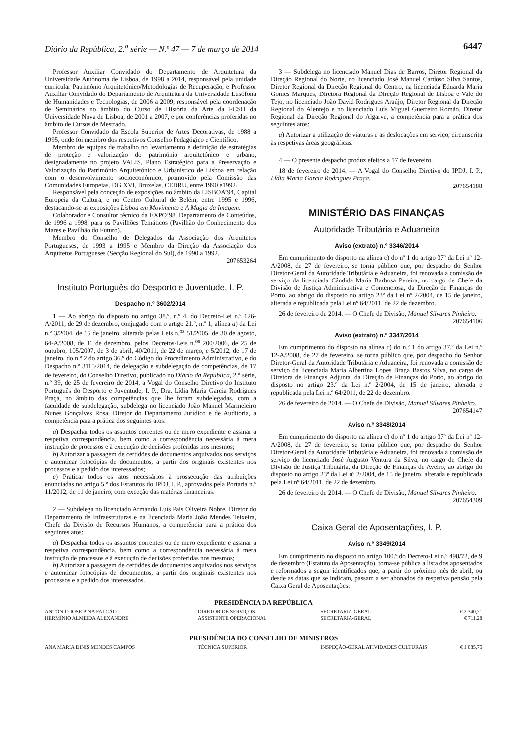Diário da República, 2.<sup>a</sup> série — N.º 47 — 7 de março de 2014 6447
Professor Auxiliar Convidado do Departamento de Arquitetura da Universidade Autónoma de Lisboa, de 1998 a 2014, responsável pela unidade curricular Património Arquitetónico/Metodologias de Recuperação, e Professor Auxiliar Convidado do Departamento de Arquitetura da Universidade Lusófona de Humanidades e Tecnologias, de 2006 a 2009; responsável pela coordenação de Seminários no âmbito do Curso de História da Arte da FCSH da Universidade Nova de Lisboa, de 2001 a 2007, e por conferências proferidas no âmbito de Cursos de Mestrado.
Professor Convidado da Escola Superior de Artes Decorativas, de 1988 a 1995, onde foi membro dos respetivos Conselho Pedagógico e Científico.
Membro de equipas de trabalho no levantamento e definição de estratégias de proteção e valorização do património arquitetónico e urbano, designadamente no projeto VALIS, Plano Estratégico para a Preservação e Valorização do Património Arquitetónico e Urbanístico de Lisboa em relação com o desenvolvimento socioeconómico, promovido pela Comissão das Comunidades Europeias, DG XVI, Bruxelas, CEDRU, entre 1990 e1992.
Responsável pela conceção de exposições no âmbito da LISBOA’94, Capital Europeia da Cultura, e no Centro Cultural de Belém, entre 1995 e 1996, destacando-se as exposições Lisboa em Movimento e A Magia da Imagem.
Colaborador e Consultor técnico da EXPO’98, Departamento de Conteúdos, de 1996 a 1998, para os Pavilhões Temáticos (Pavilhão do Conhecimento dos Mares e Pavilhão do Futuro).
Membro do Conselho de Delegados da Associação dos Arquitetos Portugueses, de 1993 a 1995 e Membro da Direção da Associação dos Arquitetos Portugueses (Secção Regional do Sul), de 1990 a 1992.
207653264
Instituto Português do Desporto e Juventude, I. P.
Despacho n.º 3602/2014
1 — Ao abrigo do disposto no artigo 38.º, n.º 4, do Decreto-Lei n.º 126-A/2011, de 29 de dezembro, conjugado com o artigo 21.º, n.º 1, alínea a) da Lei n.º 3/2004, de 15 de janeiro, alterada pelas Leis n.<sup>os</sup> 51/2005, de 30 de agosto, 64-A/2008, de 31 de dezembro, pelos Decretos-Leis n.<sup>os</sup> 200/2006, de 25 de outubro, 105/2007, de 3 de abril, 40/2011, de 22 de março, e 5/2012, de 17 de janeiro, do n.º 2 do artigo 36.º do Código do Procedimento Administrativo, e do Despacho n.º 3115/2014, de delegação e subdelegação de competências, de 17 de fevereiro, do Conselho Diretivo, publicado no Diário da República, 2.<sup>a</sup> série, n.º 39, de 25 de fevereiro de 2014, a Vogal do Conselho Diretivo do Instituto Português do Desporto e Juventude, I. P., Dra. Lídia Maria Garcia Rodrigues Praça, no âmbito das competências que lhe foram subdelegadas, com a faculdade de subdelegação, subdelega no licenciado João Manuel Marmeleiro Nunes Gonçalves Rosa, Diretor do Departamento Jurídico e de Auditoria, a competência para a prática dos seguintes atos:
a) Despachar todos os assuntos correntes ou de mero expediente e assinar a respetiva correspondência, bem como a correspondência necessária à mera instrução de processos e à execução de decisões proferidas nos mesmos;
b) Autorizar a passagem de certidões de documentos arquivados nos serviços e autenticar fotocópias de documentos, a partir dos originais existentes nos processos e a pedido dos interessados;
c) Praticar todos os atos necessários à prossecução das atribuições enunciadas no artigo 5.º dos Estatutos do IPDJ, I. P., aprovados pela Portaria n.º 11/2012, de 11 de janeiro, com exceção das matérias financeiras.
2 — Subdelega no licenciado Armando Luís Pais Oliveira Nobre, Diretor do Departamento de Infraestruturas e na licenciada Maria João Mendes Teixeira, Chefe da Divisão de Recursos Humanos, a competência para a prática dos seguintes atos:
a) Despachar todos os assuntos correntes ou de mero expediente e assinar a respetiva correspondência, bem como a correspondência necessária à mera instrução de processos e à execução de decisões proferidas nos mesmos;
b) Autorizar a passagem de certidões de documentos arquivados nos serviços e autenticar fotocópias de documentos, a partir dos originais existentes nos processos e a pedido dos interessados.
3 — Subdelega no licenciado Manuel Dias de Barros, Diretor Regional da Direção Regional do Norte, no licenciado José Manuel Cardoso Silva Santos, Diretor Regional da Direção Regional do Centro, na licenciada Eduarda Maria Gomes Marques, Diretora Regional da Direção Regional de Lisboa e Vale do Tejo, no licenciado João David Rodrigues Araújo, Diretor Regional da Direção Regional do Alentejo e no licenciado Luís Miguel Guerreiro Romão, Diretor Regional da Direção Regional do Algarve, a competência para a prática dos seguintes atos:
a) Autorizar a utilização de viaturas e as deslocações em serviço, circunscrita às respetivas áreas geográficas.
4 — O presente despacho produz efeitos a 17 de fevereiro.
18 de fevereiro de 2014. — A Vogal do Conselho Diretivo do IPDJ, I. P., Lídia Maria Garcia Rodrigues Praça.
207654188
MINISTÉRIO DAS FINANÇAS
Autoridade Tributária e Aduaneira
Aviso (extrato) n.º 3346/2014
Em cumprimento do disposto na alínea c) do nº 1 do artigo 37º da Lei nº 12-A/2008, de 27 de fevereiro, se torna público que, por despacho do Senhor Diretor-Geral da Autoridade Tributária e Aduaneira, foi renovada a comissão de serviço da licenciada Cândida Maria Barbosa Pereira, no cargo de Chefe da Divisão de Justiça Administrativa e Contenciosa, da Direção de Finanças do Porto, ao abrigo do disposto no artigo 23º da Lei nº 2/2004, de 15 de janeiro, alterada e republicada pela Lei nº 64/2011, de 22 de dezembro.
26 de fevereiro de 2014. — O Chefe de Divisão, Manuel Silvares Pinheiro.
207654106
Aviso (extrato) n.º 3347/2014
Em cumprimento do disposto na alínea c) do n.º 1 do artigo 37.º da Lei n.º 12-A/2008, de 27 de fevereiro, se torna público que, por despacho do Senhor Diretor-Geral da Autoridade Tributária e Aduaneira, foi renovada a comissão de serviço da licenciada Maria Albertina Lopes Braga Bastos Silva, no cargo de Diretora de Finanças Adjunta, da Direção de Finanças do Porto, ao abrigo do disposto no artigo 23.º da Lei n.º 2/2004, de 15 de janeiro, alterada e republicada pela Lei n.º 64/2011, de 22 de dezembro.
26 de fevereiro de 2014. — O Chefe de Divisão, Manuel Silvares Pinheiro.
207654147
Aviso n.º 3348/2014
Em cumprimento do disposto na alínea c) do nº 1 do artigo 37º da Lei nº 12-A/2008, de 27 de fevereiro, se torna público que, por despacho do Senhor Diretor-Geral da Autoridade Tributária e Aduaneira, foi renovada a comissão de serviço do licenciado José Augusto Ventura da Silva, no cargo de Chefe da Divisão de Justiça Tributária, da Direção de Finanças de Aveiro, ao abrigo do disposto no artigo 23º da Lei nº 2/2004, de 15 de janeiro, alterada e republicada pela Lei nº 64/2011, de 22 de dezembro.
26 de fevereiro de 2014. — O Chefe de Divisão, Manuel Silvares Pinheiro.
207654309
Caixa Geral de Aposentações, I. P.
Aviso n.º 3349/2014
Em cumprimento no disposto no artigo 100.º do Decreto-Lei n.º 498/72, de 9 de dezembro (Estatuto da Aposentação), torna-se pública a lista dos aposentados e reformados a seguir identificados que, a partir do próximo mês de abril, ou desde as datas que se indicam, passam a ser abonados da respetiva pensão pela Caixa Geral de Aposentações:
PRESIDÊNCIA DA REPÚBLICA
| ANTÓNIO JOSÉ PINA FALCÃO | DIRETOR DE SERVIÇOS | SECRETARIA-GERAL | € 2 340,71 |
| HERMÍNIO ALMEIDA ALEXANDRE | ASSISTENTE OPERACIONAL | SECRETARIA-GERAL | € 711,28 |
PRESIDÊNCIA DO CONSELHO DE MINISTROS
| ANA MARIA DINIS MENDES CAMPOS | TÉCNICA SUPERIOR | INSPEÇÃO-GERAL ATIVIDADES CULTURAIS | € 1 085,75 |